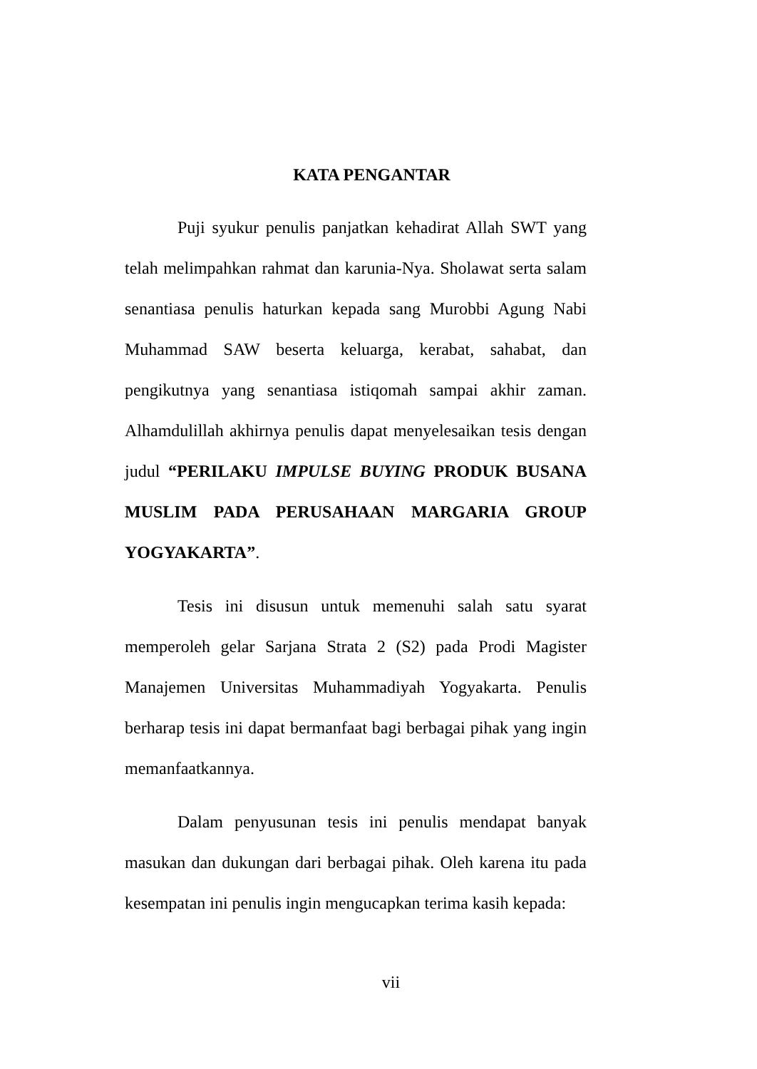KATA PENGANTAR
Puji syukur penulis panjatkan kehadirat Allah SWT yang telah melimpahkan rahmat dan karunia-Nya. Sholawat serta salam senantiasa penulis haturkan kepada sang Murobbi Agung Nabi Muhammad SAW beserta keluarga, kerabat, sahabat, dan pengikutnya yang senantiasa istiqomah sampai akhir zaman. Alhamdulillah akhirnya penulis dapat menyelesaikan tesis dengan judul “PERILAKU IMPULSE BUYING PRODUK BUSANA MUSLIM PADA PERUSAHAAN MARGARIA GROUP YOGYAKARTA”.
Tesis ini disusun untuk memenuhi salah satu syarat memperoleh gelar Sarjana Strata 2 (S2) pada Prodi Magister Manajemen Universitas Muhammadiyah Yogyakarta. Penulis berharap tesis ini dapat bermanfaat bagi berbagai pihak yang ingin memanfaatkannya.
Dalam penyusunan tesis ini penulis mendapat banyak masukan dan dukungan dari berbagai pihak. Oleh karena itu pada kesempatan ini penulis ingin mengucapkan terima kasih kepada:
vii